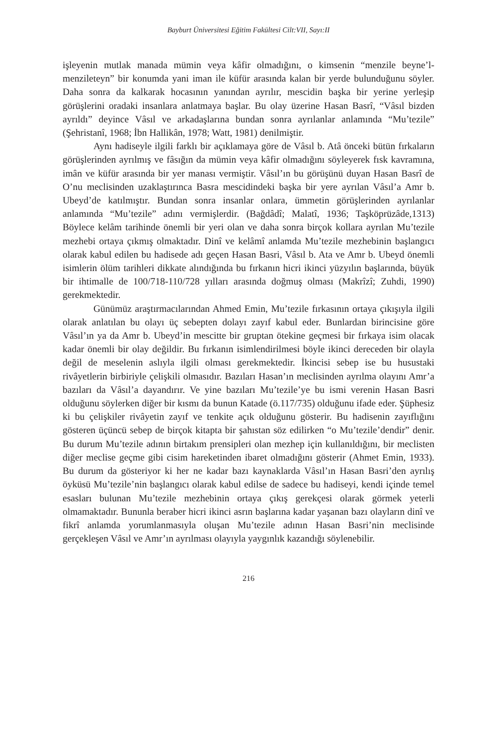Bayburt Üniversitesi Eğitim Fakültesi Cilt:VII, Sayı:II
işleyenin mutlak manada mümin veya kâfir olmadığını, o kimsenin “menzile beyne’l-menzileteyn” bir konumda yani iman ile küfür arasında kalan bir yerde bulunduğunu söyler. Daha sonra da kalkarak hocasının yanından ayrılır, mescidin başka bir yerine yerleşip görüşlerini oradaki insanlara anlatmaya başlar. Bu olay üzerine Hasan Basrî, “Vâsıl bizden ayrıldı” deyince Vâsıl ve arkadaşlarına bundan sonra ayrılanlar anlamında “Mu’tezile” (Şehristanî, 1968; İbn Hallikân, 1978; Watt, 1981) denilmiştir.
Aynı hadiseyle ilgili farklı bir açıklamaya göre de Vâsıl b. Atâ önceki bütün fırkaların görüşlerinden ayrılmış ve fâsığın da mümin veya kâfir olmadığını söyleyerek fısk kavramına, imân ve küfür arasında bir yer manası vermiştir. Vâsıl’ın bu görüşünü duyan Hasan Basrî de O’nu meclisinden uzaklaştırınca Basra mescidindeki başka bir yere ayrılan Vâsıl’a Amr b. Ubeyd’de katılmıştır. Bundan sonra insanlar onlara, ümmetin görüşlerinden ayrılanlar anlamında “Mu’tezile” adını vermişlerdir. (Bağdâdî; Malatî, 1936; Taşköprüzâde,1313) Böylece kelâm tarihinde önemli bir yeri olan ve daha sonra birçok kollara ayrılan Mu’tezile mezhebi ortaya çıkmış olmaktadır. Dinî ve kelâmî anlamda Mu’tezile mezhebinin başlangıcı olarak kabul edilen bu hadisede adı geçen Hasan Basri, Vâsıl b. Ata ve Amr b. Ubeyd önemli isimlerin ölüm tarihleri dikkate alındığında bu fırkanın hicri ikinci yüzyılın başlarında, büyük bir ihtimalle de 100/718-110/728 yılları arasında doğmuş olması (Makrîzî; Zuhdi, 1990) gerekmektedir.
Günümüz araştırmacılarından Ahmed Emin, Mu’tezile fırkasının ortaya çıkışıyla ilgili olarak anlatılan bu olayı üç sebepten dolayı zayıf kabul eder. Bunlardan birincisine göre Vâsıl’ın ya da Amr b. Ubeyd’in mescitte bir gruptan ötekine geçmesi bir fırkaya isim olacak kadar önemli bir olay değildir. Bu fırkanın isimlendirilmesi böyle ikinci dereceden bir olayla değil de meselenin aslıyla ilgili olması gerekmektedir. İkincisi sebep ise bu husustaki rivâyetlerin birbiriyle çelişkili olmasıdır. Bazıları Hasan’ın meclisinden ayrılma olayını Amr’a bazıları da Vâsıl’a dayandırır. Ve yine bazıları Mu’tezile’ye bu ismi verenin Hasan Basri olduğunu söylerken diğer bir kısmı da bunun Katade (ö.117/735) olduğunu ifade eder. Şüphesiz ki bu çelişkiler rivâyetin zayıf ve tenkite açık olduğunu gösterir. Bu hadisenin zayıflığını gösteren üçüncü sebep de birçok kitapta bir şahıstan söz edilirken “o Mu’tezile’dendir” denir. Bu durum Mu’tezile adının birtakım prensipleri olan mezhep için kullanıldığını, bir meclisten diğer meclise geçme gibi cisim hareketinden ibaret olmadığını gösterir (Ahmet Emin, 1933). Bu durum da gösteriyor ki her ne kadar bazı kaynaklarda Vâsıl’ın Hasan Basri’den ayrılış öyküsü Mu’tezile’nin başlangıcı olarak kabul edilse de sadece bu hadiseyi, kendi içinde temel esasları bulunan Mu’tezile mezhebinin ortaya çıkış gerekçesi olarak görmek yeterli olmamaktadır. Bununla beraber hicri ikinci asrın başlarına kadar yaşanan bazı olayların dinî ve fikrî anlamda yorumlanmasıyla oluşan Mu’tezile adının Hasan Basri’nin meclisinde gerçekleşen Vâsıl ve Amr’ın ayrılması olayıyla yaygınlık kazandığı söylenebilir.
216